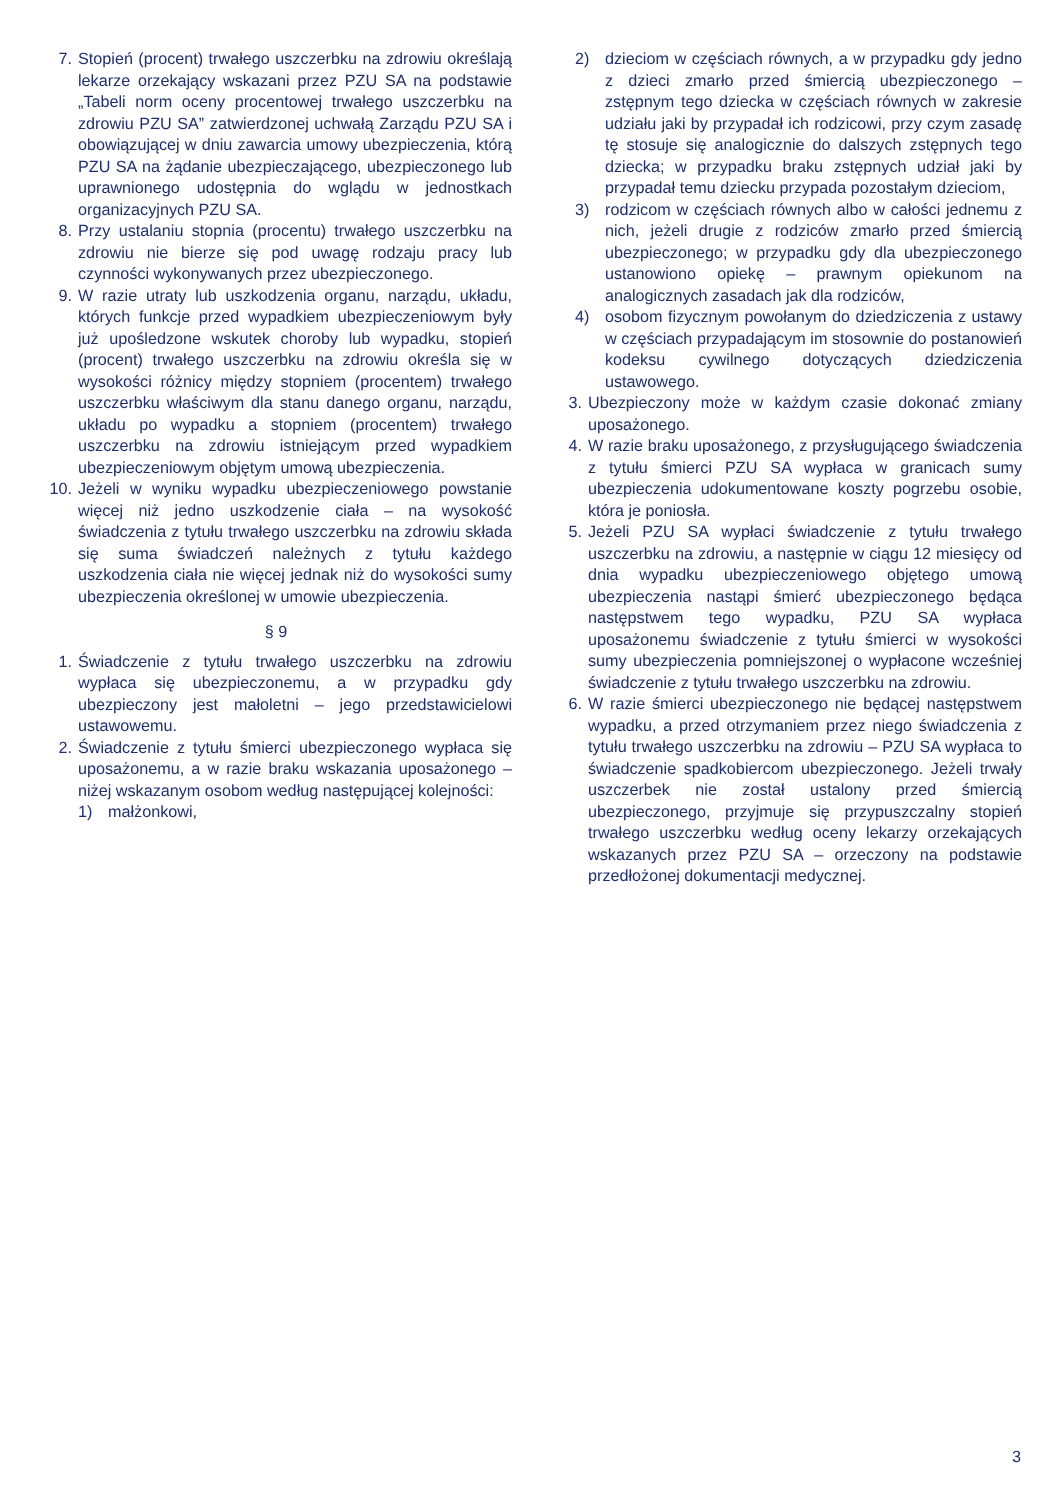7. Stopień (procent) trwałego uszczerbku na zdrowiu określają lekarze orzekający wskazani przez PZU SA na podstawie „Tabeli norm oceny procentowej trwałego uszczerbku na zdrowiu PZU SA” zatwierdzonej uchwałą Zarządu PZU SA i obowiązującej w dniu zawarcia umowy ubezpieczenia, którą PZU SA na żądanie ubezpieczającego, ubezpieczonego lub uprawnionego udostępnia do wglądu w jednostkach organizacyjnych PZU SA.
8. Przy ustalaniu stopnia (procentu) trwałego uszczerbku na zdrowiu nie bierze się pod uwagę rodzaju pracy lub czynności wykonywanych przez ubezpieczonego.
9. W razie utraty lub uszkodzenia organu, narządu, układu, których funkcje przed wypadkiem ubezpieczeniowym były już upośledzone wskutek choroby lub wypadku, stopień (procent) trwałego uszczerbku na zdrowiu określa się w wysokości różnicy między stopniem (procentem) trwałego uszczerbku właściwym dla stanu danego organu, narządu, układu po wypadku a stopniem (procentem) trwałego uszczerbku na zdrowiu istniejącym przed wypadkiem ubezpieczeniowym objętym umową ubezpieczenia.
10. Jeżeli w wyniku wypadku ubezpieczeniowego powstanie więcej niż jedno uszkodzenie ciała – na wysokość świadczenia z tytułu trwałego uszczerbku na zdrowiu składa się suma świadczeń należnych z tytułu każdego uszkodzenia ciała nie więcej jednak niż do wysokości sumy ubezpieczenia określonej w umowie ubezpieczenia.
§ 9
1. Świadczenie z tytułu trwałego uszczerbku na zdrowiu wypłaca się ubezpieczonemu, a w przypadku gdy ubezpieczony jest małoletni – jego przedstawicielowi ustawowemu.
2. Świadczenie z tytułu śmierci ubezpieczonego wypłaca się uposażonemu, a w razie braku wskazania uposażonego – niżej wskazanym osobom według następującej kolejności:
1) małżonkowi,
2) dzieciom w częściach równych, a w przypadku gdy jedno z dzieci zmarło przed śmiercią ubezpieczonego – zstępnym tego dziecka w częściach równych w zakresie udziału jaki by przypadał ich rodzicowi, przy czym zasadę tę stosuje się analogicznie do dalszych zstępnych tego dziecka; w przypadku braku zstępnych udział jaki by przypadał temu dziecku przypada pozostałym dzieciom,
3) rodzicom w częściach równych albo w całości jednemu z nich, jeżeli drugie z rodziców zmarło przed śmiercią ubezpieczonego; w przypadku gdy dla ubezpieczonego ustanowiono opiekę – prawnym opiekunom na analogicznych zasadach jak dla rodziców,
4) osobom fizycznym powołanym do dziedziczenia z ustawy w częściach przypadającym im stosownie do postanowień kodeksu cywilnego dotyczących dziedziczenia ustawowego.
3. Ubezpieczony może w każdym czasie dokonać zmiany uposażonego.
4. W razie braku uposażonego, z przysługującego świadczenia z tytułu śmierci PZU SA wypłaca w granicach sumy ubezpieczenia udokumentowane koszty pogrzebu osobie, która je poniosła.
5. Jeżeli PZU SA wypłaci świadczenie z tytułu trwałego uszczerbku na zdrowiu, a następnie w ciągu 12 miesięcy od dnia wypadku ubezpieczeniowego objętego umową ubezpieczenia nastąpi śmierć ubezpieczonego będąca następstwem tego wypadku, PZU SA wypłaca uposażonemu świadczenie z tytułu śmierci w wysokości sumy ubezpieczenia pomniejszonej o wypłacone wcześniej świadczenie z tytułu trwałego uszczerbku na zdrowiu.
6. W razie śmierci ubezpieczonego nie będącej następstwem wypadku, a przed otrzymaniem przez niego świadczenia z tytułu trwałego uszczerbku na zdrowiu – PZU SA wypłaca to świadczenie spadkobiercom ubezpieczonego. Jeżeli trwały uszczerbek nie został ustalony przed śmiercią ubezpieczonego, przyjmuje się przypuszczalny stopień trwałego uszczerbku według oceny lekarzy orzekających wskazanych przez PZU SA – orzeczony na podstawie przedłożonej dokumentacji medycznej.
3